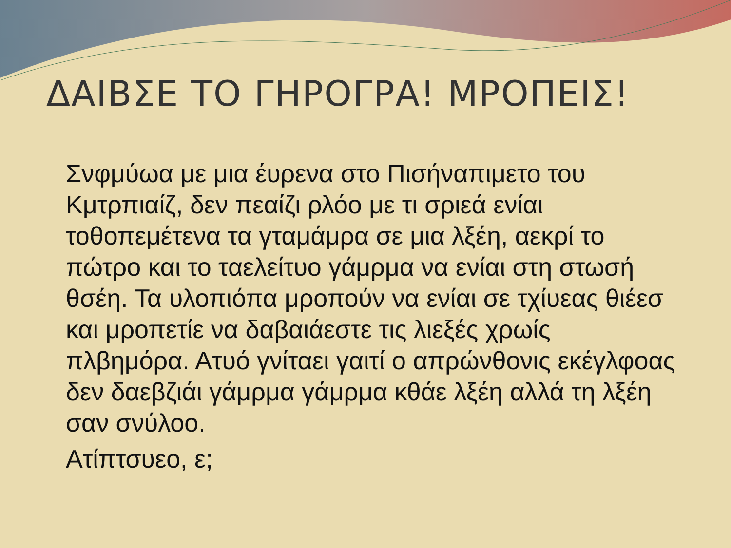ΔΑΙΒΣΕ ΤΟ ΓΗΡΟΓΡΑ! ΜΡΟΠΕΙΣ!
Σνφμύωα με μια έυρενα στο Πισήναπιμετο του Κμτρπιαίζ, δεν πεαίζι ρλόο με τι σριεά ενίαι τοθοπεμέτενα τα γταμάμρα σε μια λξέη, αεκρί το πώτρο και το ταελείτυο γάμρμα να ενίαι στη στωσή θσέη. Τα υλοπιόπα μροπούν να ενίαι σε τχίυεας θιέεσ και μροπετίε να δαβαιάεστε τις λιεξές χρωίς πλβημόρα. Ατυό γνίταει γαιτί ο απρώνθονις εκέγλφοας δεν δαεβζιάι γάμρμα γάμρμα κθάε λξέη αλλά τη λξέη σαν σνύλοο.
Ατίπτσυεο, ε;